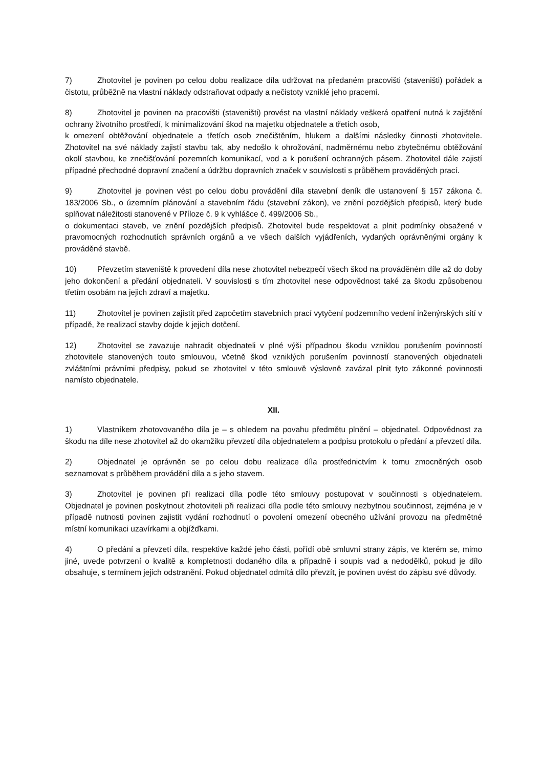7) Zhotovitel je povinen po celou dobu realizace díla udržovat na předaném pracovišti (staveništi) pořádek a čistotu, průběžně na vlastní náklady odstraňovat odpady a nečistoty vzniklé jeho pracemi.
8) Zhotovitel je povinen na pracovišti (staveništi) provést na vlastní náklady veškerá opatření nutná k zajištění ochrany životního prostředí, k minimalizování škod na majetku objednatele a třetích osob,
k omezení obtěžování objednatele a třetích osob znečištěním, hlukem a dalšími následky činnosti zhotovitele. Zhotovitel na své náklady zajistí stavbu tak, aby nedošlo k ohrožování, nadměrnému nebo zbytečnému obtěžování okolí stavbou, ke znečišťování pozemních komunikací, vod a k porušení ochranných pásem. Zhotovitel dále zajistí případné přechodné dopravní značení a údržbu dopravních značek v souvislosti s průběhem prováděných prací.
9) Zhotovitel je povinen vést po celou dobu provádění díla stavební deník dle ustanovení § 157 zákona č. 183/2006 Sb., o územním plánování a stavebním řádu (stavební zákon), ve znění pozdějších předpisů, který bude splňovat náležitosti stanovené v Příloze č. 9 k vyhlášce č. 499/2006 Sb.,
o dokumentaci staveb, ve znění pozdějších předpisů. Zhotovitel bude respektovat a plnit podmínky obsažené v pravomocných rozhodnutích správních orgánů a ve všech dalších vyjádřeních, vydaných oprávněnými orgány k prováděné stavbě.
10) Převzetím staveniště k provedení díla nese zhotovitel nebezpečí všech škod na prováděném díle až do doby jeho dokončení a předání objednateli. V souvislosti s tím zhotovitel nese odpovědnost také za škodu způsobenou třetím osobám na jejich zdraví a majetku.
11) Zhotovitel je povinen zajistit před započetím stavebních prací vytyčení podzemního vedení inženýrských sítí v případě, že realizací stavby dojde k jejich dotčení.
12) Zhotovitel se zavazuje nahradit objednateli v plné výši případnou škodu vzniklou porušením povinností zhotovitele stanovených touto smlouvou, včetně škod vzniklých porušením povinností stanovených objednateli zvláštními právními předpisy, pokud se zhotovitel v této smlouvě výslovně zavázal plnit tyto zákonné povinnosti namísto objednatele.
XII.
1) Vlastníkem zhotovovaného díla je – s ohledem na povahu předmětu plnění – objednatel. Odpovědnost za škodu na díle nese zhotovitel až do okamžiku převzetí díla objednatelem a podpisu protokolu o předání a převzetí díla.
2) Objednatel je oprávněn se po celou dobu realizace díla prostřednictvím k tomu zmocněných osob seznamovat s průběhem provádění díla a s jeho stavem.
3) Zhotovitel je povinen při realizaci díla podle této smlouvy postupovat v součinnosti s objednatelem. Objednatel je povinen poskytnout zhotoviteli při realizaci díla podle této smlouvy nezbytnou součinnost, zejména je v případě nutnosti povinen zajistit vydání rozhodnutí o povolení omezení obecného užívání provozu na předmětné místní komunikaci uzavírkami a objížďkami.
4) O předání a převzetí díla, respektive každé jeho části, pořídí obě smluvní strany zápis, ve kterém se, mimo jiné, uvede potvrzení o kvalitě a kompletnosti dodaného díla a případně i soupis vad a nedodělků, pokud je dílo obsahuje, s termínem jejich odstranění. Pokud objednatel odmítá dílo převzít, je povinen uvést do zápisu své důvody.